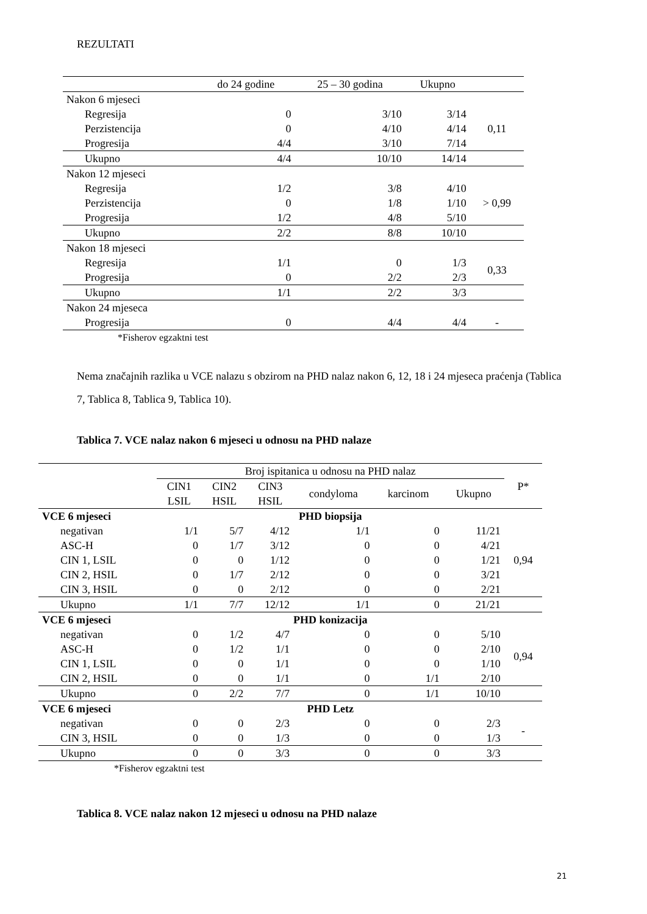REZULTATI
| | do 24 godine | 25 – 30 godina | Ukupno | |
| Nakon 6 mjeseci | | | | |
| Regresija | 0 | 3/10 | 3/14 | 0,11 |
| Perzistencija | 0 | 4/10 | 4/14 | |
| Progresija | 4/4 | 3/10 | 7/14 | |
| Ukupno | 4/4 | 10/10 | 14/14 | |
| Nakon 12 mjeseci | | | | |
| Regresija | 1/2 | 3/8 | 4/10 | > 0,99 |
| Perzistencija | 0 | 1/8 | 1/10 | |
| Progresija | 1/2 | 4/8 | 5/10 | |
| Ukupno | 2/2 | 8/8 | 10/10 | |
| Nakon 18 mjeseci | | | | |
| Regresija | 1/1 | 0 | 1/3 | 0,33 |
| Progresija | 0 | 2/2 | 2/3 | |
| Ukupno | 1/1 | 2/2 | 3/3 | |
| Nakon 24 mjeseca | | | | |
| Progresija | 0 | 4/4 | 4/4 | - |
| *Fisherov egzaktni test | | | | |
Nema značajnih razlika u VCE nalazu s obzirom na PHD nalaz nakon 6, 12, 18 i 24 mjeseca praćenja (Tablica 7, Tablica 8, Tablica 9, Tablica 10).
Tablica 7. VCE nalaz nakon 6 mjeseci u odnosu na PHD nalaze
| | Broj ispitanica u odnosu na PHD nalaz | | | | | | P* |
| --- | --- | --- | --- | --- | --- | --- | --- |
| | CIN1 LSIL | CIN2 HSIL | CIN3 HSIL | condyloma | karcinom | Ukupno | |
| VCE 6 mjeseci | PHD biopsija | | | | | | |
| negativan | 1/1 | 5/7 | 4/12 | 1/1 | 0 | 11/21 | 0,94 |
| ASC-H | 0 | 1/7 | 3/12 | 0 | 0 | 4/21 | |
| CIN 1, LSIL | 0 | 0 | 1/12 | 0 | 0 | 1/21 | |
| CIN 2, HSIL | 0 | 1/7 | 2/12 | 0 | 0 | 3/21 | |
| CIN 3, HSIL | 0 | 0 | 2/12 | 0 | 0 | 2/21 | |
| Ukupno | 1/1 | 7/7 | 12/12 | 1/1 | 0 | 21/21 | |
| VCE 6 mjeseci | PHD konizacija | | | | | | |
| negativan | 0 | 1/2 | 4/7 | 0 | 0 | 5/10 | 0,94 |
| ASC-H | 0 | 1/2 | 1/1 | 0 | 0 | 2/10 | |
| CIN 1, LSIL | 0 | 0 | 1/1 | 0 | 0 | 1/10 | |
| CIN 2, HSIL | 0 | 0 | 1/1 | 0 | 1/1 | 2/10 | |
| Ukupno | 0 | 2/2 | 7/7 | 0 | 1/1 | 10/10 | |
| VCE 6 mjeseci | PHD Letz | | | | | | |
| negativan | 0 | 0 | 2/3 | 0 | 0 | 2/3 | - |
| CIN 3, HSIL | 0 | 0 | 1/3 | 0 | 0 | 1/3 | |
| Ukupno | 0 | 0 | 3/3 | 0 | 0 | 3/3 | |
| *Fisherov egzaktni test | | | | | | | |
Tablica 8. VCE nalaz nakon 12 mjeseci u odnosu na PHD nalaze
21